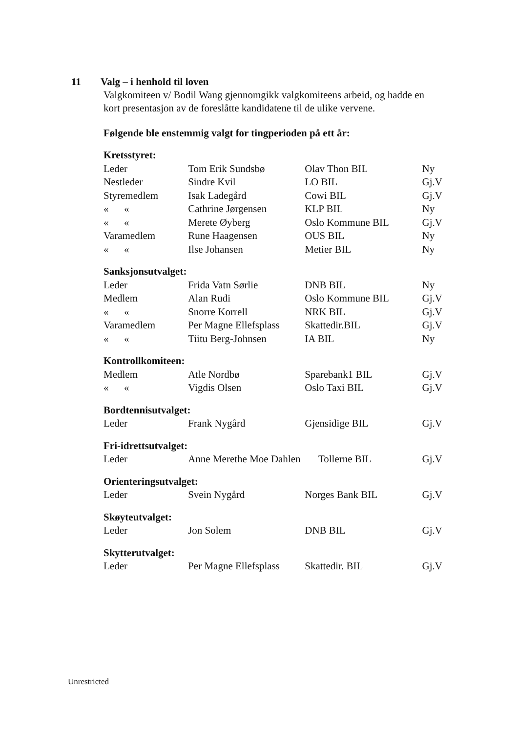11 Valg – i henhold til loven
Valgkomiteen v/ Bodil Wang gjennomgikk valgkomiteens arbeid, og hadde en kort presentasjon av de foreslåtte kandidatene til de ulike vervene.
Følgende ble enstemmig valgt for tingperioden på ett år:
| Kretsstyret: | | | |
| Leder | Tom Erik Sundsbø | Olav Thon BIL | Ny |
| Nestleder | Sindre Kvil | LO BIL | Gj.V |
| Styremedlem | Isak Ladegård | Cowi BIL | Gj.V |
| « « | Cathrine Jørgensen | KLP BIL | Ny |
| « « | Merete Øyberg | Oslo Kommune BIL | Gj.V |
| Varamedlem | Rune Haagensen | OUS BIL | Ny |
| « « | Ilse Johansen | Metier BIL | Ny |
| Sanksjonsutvalget: | | | |
| Leder | Frida Vatn Sørlie | DNB BIL | Ny |
| Medlem | Alan Rudi | Oslo Kommune BIL | Gj.V |
| « « | Snorre Korrell | NRK BIL | Gj.V |
| Varamedlem | Per Magne Ellefsplass | Skattedir.BIL | Gj.V |
| « « | Tiitu Berg-Johnsen | IA BIL | Ny |
| Kontrollkomiteen: | | | |
| Medlem | Atle Nordbø | Sparebank1 BIL | Gj.V |
| « « | Vigdis Olsen | Oslo Taxi BIL | Gj.V |
| Bordtennisutvalget: | | | |
| Leder | Frank Nygård | Gjensidige BIL | Gj.V |
| Fri-idrettsutvalget: | | | |
| Leder | Anne Merethe Moe Dahlen Tollerne BIL | | Gj.V |
| Orienteringsutvalget: | | | |
| Leder | Svein Nygård | Norges Bank BIL | Gj.V |
| Skøyteutvalget: | | | |
| Leder | Jon Solem | DNB BIL | Gj.V |
| Skytterutvalget: | | | |
| Leder | Per Magne Ellefsplass | Skattedir. BIL | Gj.V |
Unrestricted